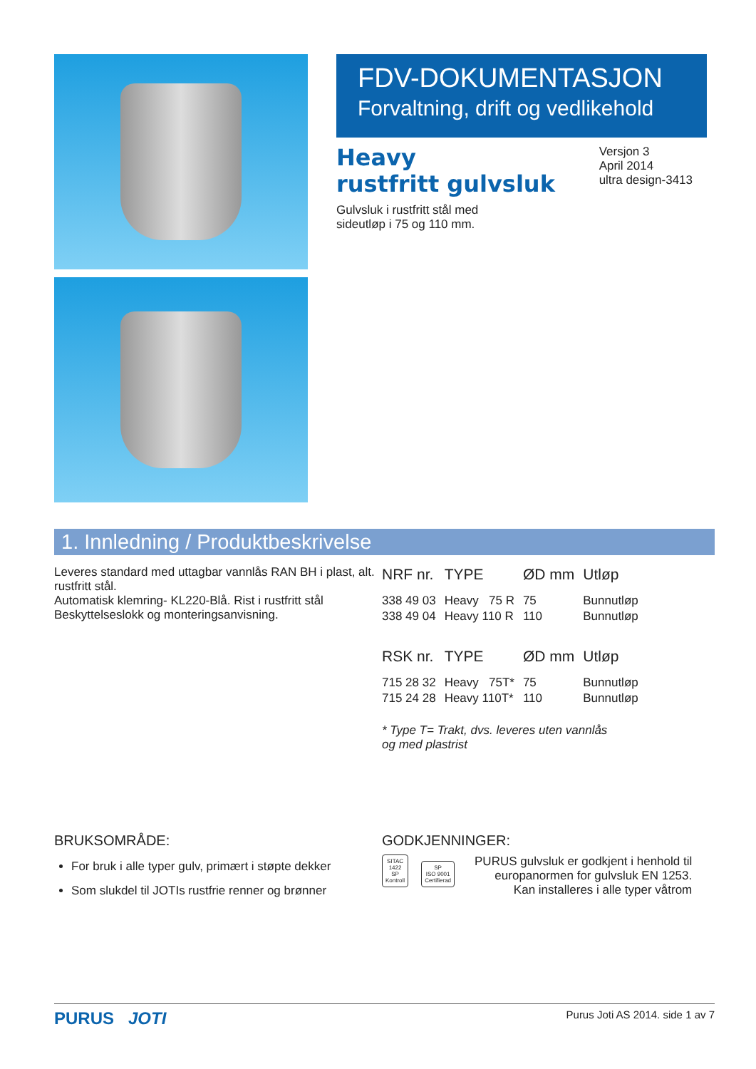FDV-DOKUMENTASJON
Forvaltning, drift og vedlikehold
Heavy
rustfritt gulvsluk
Gulvsluk i rustfritt stål med
sideutløp i 75 og 110 mm.
Versjon 3
April 2014
ultra design-3413
1. Innledning / Produktbeskrivelse
Leveres standard med uttagbar vannlås RAN BH i plast, alt. rustfritt stål.
Automatisk klemring- KL220-Blå. Rist i rustfritt stål
Beskyttelseslokk og monteringsanvisning.
| NRF nr. | TYPE | ØD mm | Utløp |
| --- | --- | --- | --- |
| 338 49 03 | Heavy 75 R | 75 | Bunnutløp |
| 338 49 04 | Heavy 110 R | 110 | Bunnutløp |
| RSK nr. | TYPE | ØD mm | Utløp |
| 715 28 32 | Heavy 75T* | 75 | Bunnutløp |
| 715 24 28 | Heavy 110T* | 110 | Bunnutløp |
* Type T= Trakt, dvs. leveres uten vannlås
og med plastrist
BRUKSOMRÅDE:
For bruk i alle typer gulv, primært i støpte dekker
Som slukdel til JOTIs rustfrie renner og brønner
GODKJENNINGER:
SITAC
1422
SP
Kontroll SP
ISO 9001
Certifierad
PURUS gulvsluk er godkjent i henhold til
europanormen for gulvsluk EN 1253.
Kan installeres i alle typer våtrom
PURUS JOTI Purus Joti AS 2014. side 1 av 7